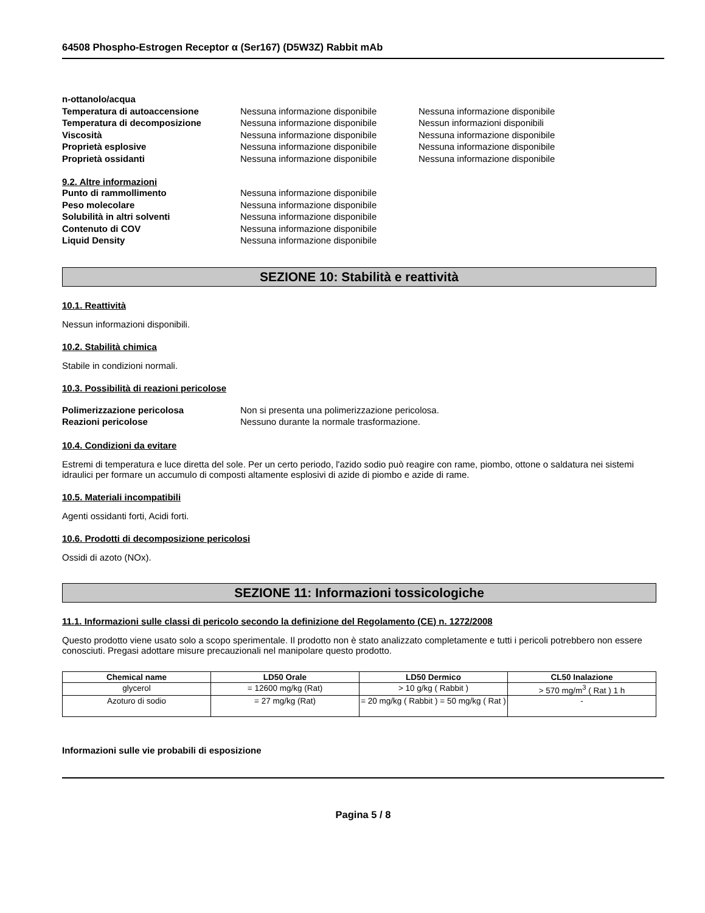64508 Phospho-Estrogen Receptor α (Ser167) (D5W3Z) Rabbit mAb
n-ottanolo/acqua
Temperatura di autoaccensione Nessuna informazione disponibile Nessuna informazione disponibile
Temperatura di decomposizione Nessuna informazione disponibile Nessun informazioni disponibili
Viscosità Nessuna informazione disponibile Nessuna informazione disponibile
Proprietà esplosive Nessuna informazione disponibile Nessuna informazione disponibile
Proprietà ossidanti Nessuna informazione disponibile Nessuna informazione disponibile
9.2. Altre informazioni
Punto di rammollimento Nessuna informazione disponibile
Peso molecolare Nessuna informazione disponibile
Solubilità in altri solventi Nessuna informazione disponibile
Contenuto di COV Nessuna informazione disponibile
Liquid Density Nessuna informazione disponibile
SEZIONE 10: Stabilità e reattività
10.1. Reattività
Nessun informazioni disponibili.
10.2. Stabilità chimica
Stabile in condizioni normali.
10.3. Possibilità di reazioni pericolose
Polimerizzazione pericolosa Non si presenta una polimerizzazione pericolosa.
Reazioni pericolose Nessuno durante la normale trasformazione.
10.4. Condizioni da evitare
Estremi di temperatura e luce diretta del sole. Per un certo periodo, l'azido sodio può reagire con rame, piombo, ottone o saldatura nei sistemi idraulici per formare un accumulo di composti altamente esplosivi di azide di piombo e azide di rame.
10.5. Materiali incompatibili
Agenti ossidanti forti, Acidi forti.
10.6. Prodotti di decomposizione pericolosi
Ossidi di azoto (NOx).
SEZIONE 11: Informazioni tossicologiche
11.1. Informazioni sulle classi di pericolo secondo la definizione del Regolamento (CE) n. 1272/2008
Questo prodotto viene usato solo a scopo sperimentale. Il prodotto non è stato analizzato completamente e tutti i pericoli potrebbero non essere conosciuti. Pregasi adottare misure precauzionali nel manipolare questo prodotto.
| Chemical name | LD50 Orale | LD50 Dermico | CL50 Inalazione |
| --- | --- | --- | --- |
| glycerol | = 12600 mg/kg (Rat) | > 10 g/kg ( Rabbit ) | > 570 mg/m<sup>3</sup> ( Rat ) 1 h |
| Azoturo di sodio | = 27 mg/kg (Rat) | = 20 mg/kg ( Rabbit ) = 50 mg/kg ( Rat ) | - |
Informazioni sulle vie probabili di esposizione
Pagina 5 / 8